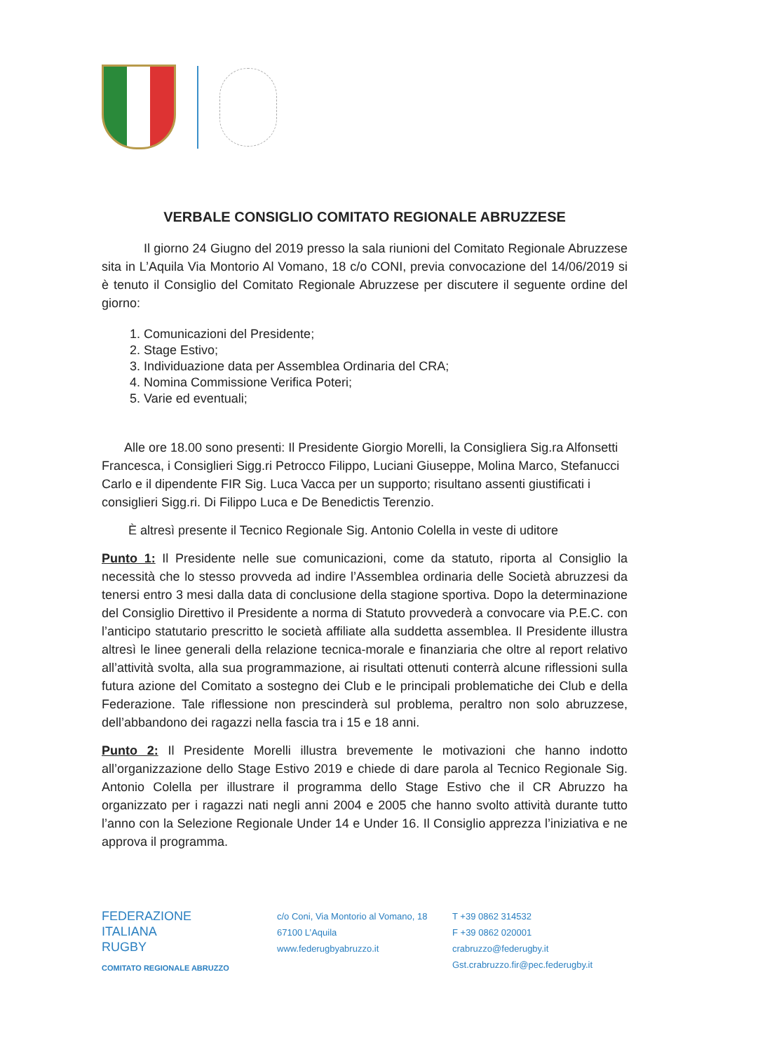VERBALE CONSIGLIO COMITATO REGIONALE ABRUZZESE
Il giorno 24 Giugno del 2019 presso la sala riunioni del Comitato Regionale Abruzzese sita in L’Aquila Via Montorio Al Vomano, 18 c/o CONI, previa convocazione del 14/06/2019 si è tenuto il Consiglio del Comitato Regionale Abruzzese per discutere il seguente ordine del giorno:
1. Comunicazioni del Presidente;
2. Stage Estivo;
3. Individuazione data per Assemblea Ordinaria del CRA;
4. Nomina Commissione Verifica Poteri;
5. Varie ed eventuali;
Alle ore 18.00 sono presenti: Il Presidente Giorgio Morelli, la Consigliera Sig.ra Alfonsetti Francesca, i Consiglieri Sigg.ri Petrocco Filippo, Luciani Giuseppe, Molina Marco, Stefanucci Carlo e il dipendente FIR Sig. Luca Vacca per un supporto; risultano assenti giustificati i consiglieri Sigg.ri. Di Filippo Luca e De Benedictis Terenzio.
È altresì presente il Tecnico Regionale Sig. Antonio Colella in veste di uditore
Punto 1: Il Presidente nelle sue comunicazioni, come da statuto, riporta al Consiglio la necessità che lo stesso provveda ad indire l’Assemblea ordinaria delle Società abruzzesi da tenersi entro 3 mesi dalla data di conclusione della stagione sportiva. Dopo la determinazione del Consiglio Direttivo il Presidente a norma di Statuto provvederà a convocare via P.E.C. con l’anticipo statutario prescritto le società affiliate alla suddetta assemblea. Il Presidente illustra altresì le linee generali della relazione tecnica-morale e finanziaria che oltre al report relativo all’attività svolta, alla sua programmazione, ai risultati ottenuti conterrà alcune riflessioni sulla futura azione del Comitato a sostegno dei Club e le principali problematiche dei Club e della Federazione. Tale riflessione non prescinderà sul problema, peraltro non solo abruzzese, dell’abbandono dei ragazzi nella fascia tra i 15 e 18 anni.
Punto 2: Il Presidente Morelli illustra brevemente le motivazioni che hanno indotto all’organizzazione dello Stage Estivo 2019 e chiede di dare parola al Tecnico Regionale Sig. Antonio Colella per illustrare il programma dello Stage Estivo che il CR Abruzzo ha organizzato per i ragazzi nati negli anni 2004 e 2005 che hanno svolto attività durante tutto l’anno con la Selezione Regionale Under 14 e Under 16. Il Consiglio apprezza l’iniziativa e ne approva il programma.
FEDERAZIONE
ITALIANA
RUGBY
COMITATO REGIONALE ABRUZZO
c/o Coni, Via Montorio al Vomano, 18
67100 L’Aquila
www.federugbyabruzzo.it
T +39 0862 314532
F +39 0862 020001
crabruzzo@federugby.it
Gst.crabruzzo.fir@pec.federugby.it